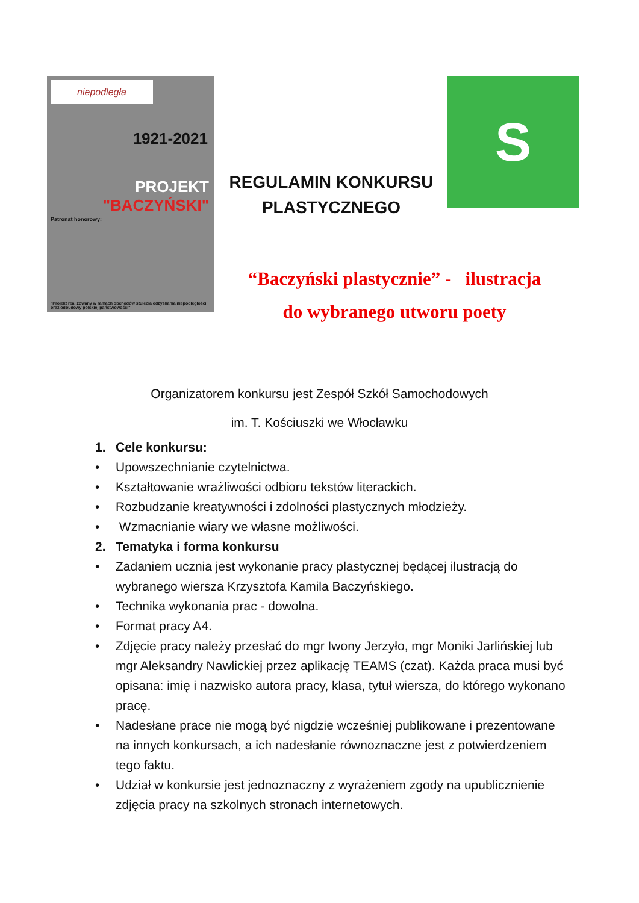niepodległa
1921-2021
PROJEKT
"BACZYŃSKI"
Patronat honorowy:
"Projekt realizowany w ramach obchodów stulecia odzyskania niepodległości oraz odbudowy polskiej państwowości"
REGULAMIN KONKURSU PLASTYCZNEGO
S
“Baczyński plastycznie” - ilustracja
do wybranego utworu poety
Organizatorem konkursu jest Zespół Szkół Samochodowych
im. T. Kościuszki we Włocławku
1. Cele konkursu:
• Upowszechnianie czytelnictwa.
• Kształtowanie wrażliwości odbioru tekstów literackich.
• Rozbudzanie kreatywności i zdolności plastycznych młodzieży.
• Wzmacnianie wiary we własne możliwości.
2. Tematyka i forma konkursu
• Zadaniem ucznia jest wykonanie pracy plastycznej będącej ilustracją do wybranego wiersza Krzysztofa Kamila Baczyńskiego.
• Technika wykonania prac - dowolna.
• Format pracy A4.
• Zdjęcie pracy należy przesłać do mgr Iwony Jerzyło, mgr Moniki Jarlińskiej lub mgr Aleksandry Nawlickiej przez aplikację TEAMS (czat). Każda praca musi być opisana: imię i nazwisko autora pracy, klasa, tytuł wiersza, do którego wykonano pracę.
• Nadesłane prace nie mogą być nigdzie wcześniej publikowane i prezentowane na innych konkursach, a ich nadesłanie równoznaczne jest z potwierdzeniem tego faktu.
• Udział w konkursie jest jednoznaczny z wyrażeniem zgody na upublicznienie zdjęcia pracy na szkolnych stronach internetowych.